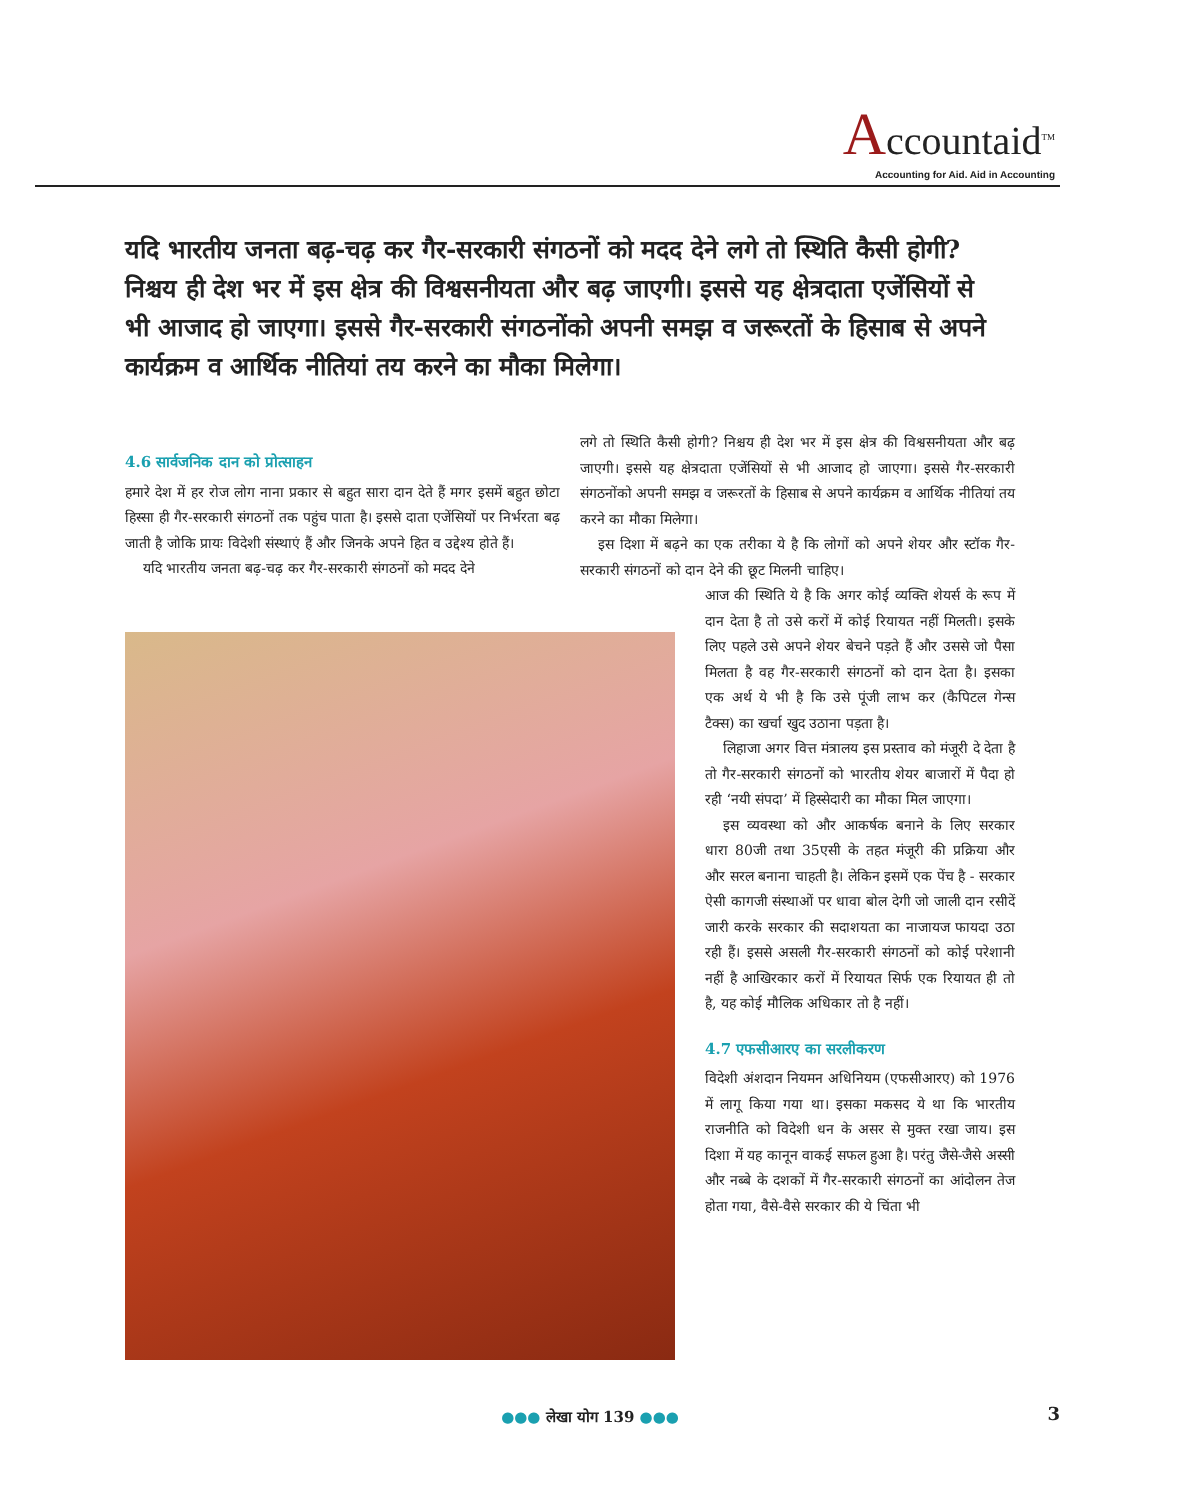Accountaid<sup>TM</sup>
Accounting for Aid. Aid in Accounting
यदि भारतीय जनता बढ़-चढ़ कर गैर-सरकारी संगठनों को मदद देने लगे तो स्थिति कैसी होगी? निश्चय ही देश भर में इस क्षेत्र की विश्वसनीयता और बढ़ जाएगी। इससे यह क्षेत्रदाता एजेंसियों से भी आजाद हो जाएगा। इससे गैर-सरकारी संगठनोंको अपनी समझ व जरूरतों के हिसाब से अपने कार्यक्रम व आर्थिक नीतियां तय करने का मौका मिलेगा।
4.6 सार्वजनिक दान को प्रोत्साहन
हमारे देश में हर रोज लोग नाना प्रकार से बहुत सारा दान देते हैं मगर इसमें बहुत छोटा हिस्सा ही गैर-सरकारी संगठनों तक पहुंच पाता है। इससे दाता एजेंसियों पर निर्भरता बढ़ जाती है जोकि प्रायः विदेशी संस्थाएं हैं और जिनके अपने हित व उद्देश्य होते हैं।
यदि भारतीय जनता बढ़-चढ़ कर गैर-सरकारी संगठनों को मदद देने
लगे तो स्थिति कैसी होगी? निश्चय ही देश भर में इस क्षेत्र की विश्वसनीयता और बढ़ जाएगी। इससे यह क्षेत्रदाता एजेंसियों से भी आजाद हो जाएगा। इससे गैर-सरकारी संगठनोंको अपनी समझ व जरूरतों के हिसाब से अपने कार्यक्रम व आर्थिक नीतियां तय करने का मौका मिलेगा।
इस दिशा में बढ़ने का एक तरीका ये है कि लोगों को अपने शेयर और स्टॉक गैर-सरकारी संगठनों को दान देने की छूट मिलनी चाहिए।
आज की स्थिति ये है कि अगर कोई व्यक्ति शेयर्स के रूप में दान देता है तो उसे करों में कोई रियायत नहीं मिलती। इसके लिए पहले उसे अपने शेयर बेचने पड़ते हैं और उससे जो पैसा मिलता है वह गैर-सरकारी संगठनों को दान देता है। इसका एक अर्थ ये भी है कि उसे पूंजी लाभ कर (कैपिटल गेन्स टैक्स) का खर्चा खुद उठाना पड़ता है।
लिहाजा अगर वित्त मंत्रालय इस प्रस्ताव को मंजूरी दे देता है तो गैर-सरकारी संगठनों को भारतीय शेयर बाजारों में पैदा हो रही ‘नयी संपदा’ में हिस्सेदारी का मौका मिल जाएगा।
इस व्यवस्था को और आकर्षक बनाने के लिए सरकार धारा 80जी तथा 35एसी के तहत मंजूरी की प्रक्रिया और और सरल बनाना चाहती है। लेकिन इसमें एक पेंच है - सरकार ऐसी कागजी संस्थाओं पर धावा बोल देगी जो जाली दान रसीदें जारी करके सरकार की सदाशयता का नाजायज फायदा उठा रही हैं। इससे असली गैर-सरकारी संगठनों को कोई परेशानी नहीं है आखिरकार करों में रियायत सिर्फ एक रियायत ही तो है, यह कोई मौलिक अधिकार तो है नहीं।
4.7 एफसीआरए का सरलीकरण
विदेशी अंशदान नियमन अधिनियम (एफसीआरए) को 1976 में लागू किया गया था। इसका मकसद ये था कि भारतीय राजनीति को विदेशी धन के असर से मुक्त रखा जाय। इस दिशा में यह कानून वाकई सफल हुआ है। परंतु जैसे-जैसे अस्सी और नब्बे के दशकों में गैर-सरकारी संगठनों का आंदोलन तेज होता गया, वैसे-वैसे सरकार की ये चिंता भी
●●● लेखा योग 139 ●●● 3